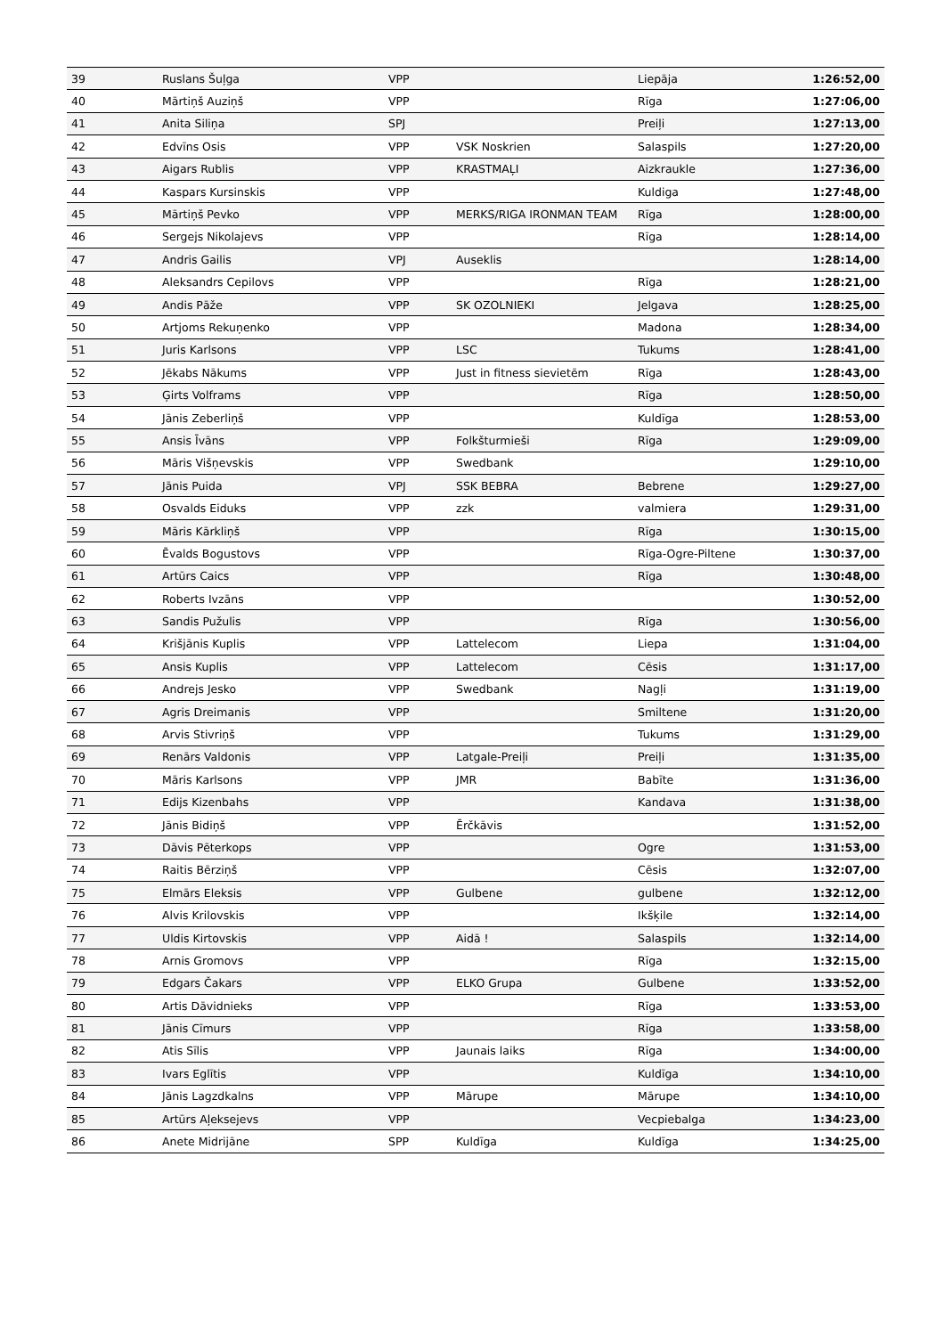| 39 | Ruslans Šuļga | VPP | | Liepāja | 1:26:52,00 |
| 40 | Mārtiņš Auziņš | VPP | | Rīga | 1:27:06,00 |
| 41 | Anita Siliņa | SPJ | | Preiļi | 1:27:13,00 |
| 42 | Edvīns Osis | VPP | VSK Noskrien | Salaspils | 1:27:20,00 |
| 43 | Aigars Rublis | VPP | KRASTMAĻI | Aizkraukle | 1:27:36,00 |
| 44 | Kaspars Kursinskis | VPP | | Kuldiga | 1:27:48,00 |
| 45 | Mārtiņš Pevko | VPP | MERKS/RIGA IRONMAN TEAM | Rīga | 1:28:00,00 |
| 46 | Sergejs Nikolajevs | VPP | | Rīga | 1:28:14,00 |
| 47 | Andris Gailis | VPJ | Auseklis | | 1:28:14,00 |
| 48 | Aleksandrs Cepilovs | VPP | | Rīga | 1:28:21,00 |
| 49 | Andis Pāže | VPP | SK OZOLNIEKI | Jelgava | 1:28:25,00 |
| 50 | Artjoms Rekuņenko | VPP | | Madona | 1:28:34,00 |
| 51 | Juris Karlsons | VPP | LSC | Tukums | 1:28:41,00 |
| 52 | Jēkabs Nākums | VPP | Just in fitness sievietēm | Rīga | 1:28:43,00 |
| 53 | Ģirts Volframs | VPP | | Rīga | 1:28:50,00 |
| 54 | Jānis Zeberliņš | VPP | | Kuldīga | 1:28:53,00 |
| 55 | Ansis Īvāns | VPP | Folkšturmieši | Rīga | 1:29:09,00 |
| 56 | Māris Višņevskis | VPP | Swedbank | | 1:29:10,00 |
| 57 | Jānis Puida | VPJ | SSK BEBRA | Bebrene | 1:29:27,00 |
| 58 | Osvalds Eiduks | VPP | zzk | valmiera | 1:29:31,00 |
| 59 | Māris Kārkliņš | VPP | | Rīga | 1:30:15,00 |
| 60 | Ēvalds Bogustovs | VPP | | Rīga-Ogre-Piltene | 1:30:37,00 |
| 61 | Artūrs Caics | VPP | | Rīga | 1:30:48,00 |
| 62 | Roberts Ivzāns | VPP | | | 1:30:52,00 |
| 63 | Sandis Pužulis | VPP | | Rīga | 1:30:56,00 |
| 64 | Krišjānis Kuplis | VPP | Lattelecom | Liepa | 1:31:04,00 |
| 65 | Ansis Kuplis | VPP | Lattelecom | Cēsis | 1:31:17,00 |
| 66 | Andrejs Jesko | VPP | Swedbank | Nagļi | 1:31:19,00 |
| 67 | Agris Dreimanis | VPP | | Smiltene | 1:31:20,00 |
| 68 | Arvis Stivriņš | VPP | | Tukums | 1:31:29,00 |
| 69 | Renārs Valdonis | VPP | Latgale-Preiļi | Preiļi | 1:31:35,00 |
| 70 | Māris Karlsons | VPP | JMR | Babīte | 1:31:36,00 |
| 71 | Edijs Kizenbahs | VPP | | Kandava | 1:31:38,00 |
| 72 | Jānis Bidiņš | VPP | Ērčkāvis | | 1:31:52,00 |
| 73 | Dāvis Pēterkops | VPP | | Ogre | 1:31:53,00 |
| 74 | Raitis Bērziņš | VPP | | Cēsis | 1:32:07,00 |
| 75 | Elmārs Eleksis | VPP | Gulbene | gulbene | 1:32:12,00 |
| 76 | Alvis Krilovskis | VPP | | Ikšķile | 1:32:14,00 |
| 77 | Uldis Kirtovskis | VPP | Aidā ! | Salaspils | 1:32:14,00 |
| 78 | Arnis Gromovs | VPP | | Rīga | 1:32:15,00 |
| 79 | Edgars Čakars | VPP | ELKO Grupa | Gulbene | 1:33:52,00 |
| 80 | Artis Dāvidnieks | VPP | | Rīga | 1:33:53,00 |
| 81 | Jānis Cīmurs | VPP | | Rīga | 1:33:58,00 |
| 82 | Atis Sīlis | VPP | Jaunais laiks | Rīga | 1:34:00,00 |
| 83 | Ivars Eglītis | VPP | | Kuldīga | 1:34:10,00 |
| 84 | Jānis Lagzdkalns | VPP | Mārupe | Mārupe | 1:34:10,00 |
| 85 | Artūrs Aļeksejevs | VPP | | Vecpiebalga | 1:34:23,00 |
| 86 | Anete Midrijāne | SPP | Kuldīga | Kuldīga | 1:34:25,00 |